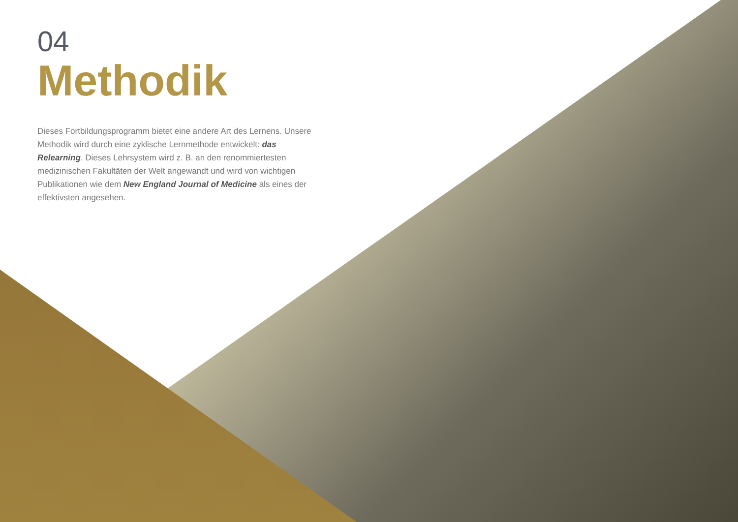04
Methodik
Dieses Fortbildungsprogramm bietet eine andere Art des Lernens. Unsere Methodik wird durch eine zyklische Lernmethode entwickelt: das Relearning. Dieses Lehrsystem wird z. B. an den renommiertesten medizinischen Fakultäten der Welt angewandt und wird von wichtigen Publikationen wie dem New England Journal of Medicine als eines der effektivsten angesehen.